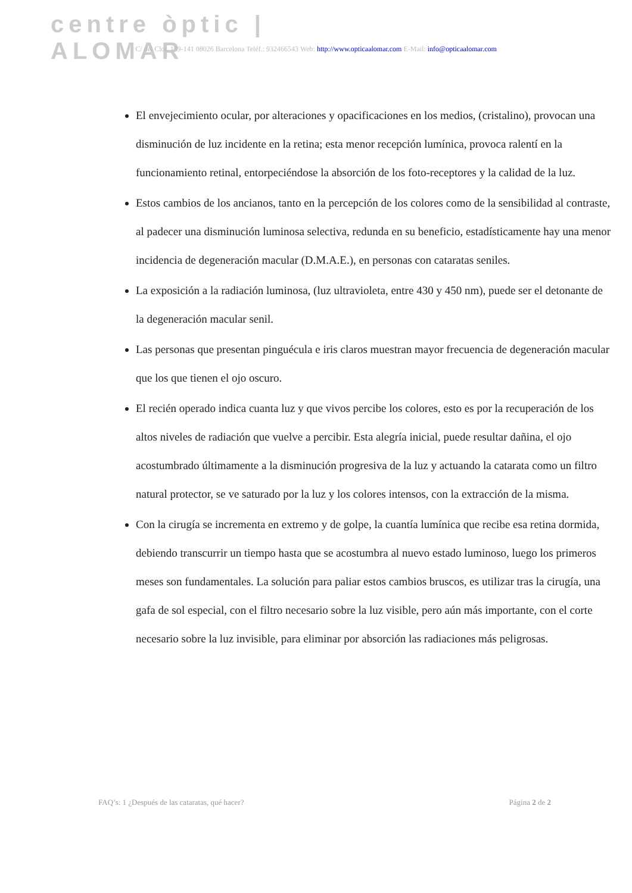centre òptic | ALOMAR
C/ del Clot, 139-141 08026 Barcelona Teléf.: 932466543 Web: http://www.opticaalomar.com E-Mail: info@opticaalomar.com
El envejecimiento ocular, por alteraciones y opacificaciones en los medios, (cristalino), provocan una disminución de luz incidente en la retina; esta menor recepción lumínica, provoca ralentí en la funcionamiento retinal, entorpeciéndose la absorción de los foto-receptores y la calidad de la luz.
Estos cambios de los ancianos, tanto en la percepción de los colores como de la sensibilidad al contraste, al padecer una disminución luminosa selectiva, redunda en su beneficio, estadísticamente hay una menor incidencia de degeneración macular (D.M.A.E.), en personas con cataratas seniles.
La exposición a la radiación luminosa, (luz ultravioleta, entre 430 y 450 nm), puede ser el detonante de la degeneración macular senil.
Las personas que presentan pinguécula e iris claros muestran mayor frecuencia de degeneración macular que los que tienen el ojo oscuro.
El recién operado indica cuanta luz y que vivos percibe los colores, esto es por la recuperación de los altos niveles de radiación que vuelve a percibir. Esta alegría inicial, puede resultar dañina, el ojo acostumbrado últimamente a la disminución progresiva de la luz y actuando la catarata como un filtro natural protector, se ve saturado por la luz y los colores intensos, con la extracción de la misma.
Con la cirugía se incrementa en extremo y de golpe, la cuantía lumínica que recibe esa retina dormida, debiendo transcurrir un tiempo hasta que se acostumbra al nuevo estado luminoso, luego los primeros meses son fundamentales. La solución para paliar estos cambios bruscos, es utilizar tras la cirugía, una gafa de sol especial, con el filtro necesario sobre la luz visible, pero aún más importante, con el corte necesario sobre la luz invisible, para eliminar por absorción las radiaciones más peligrosas.
FAQ’s: 1 ¿Después de las cataratas, qué hacer? Página 2 de 2